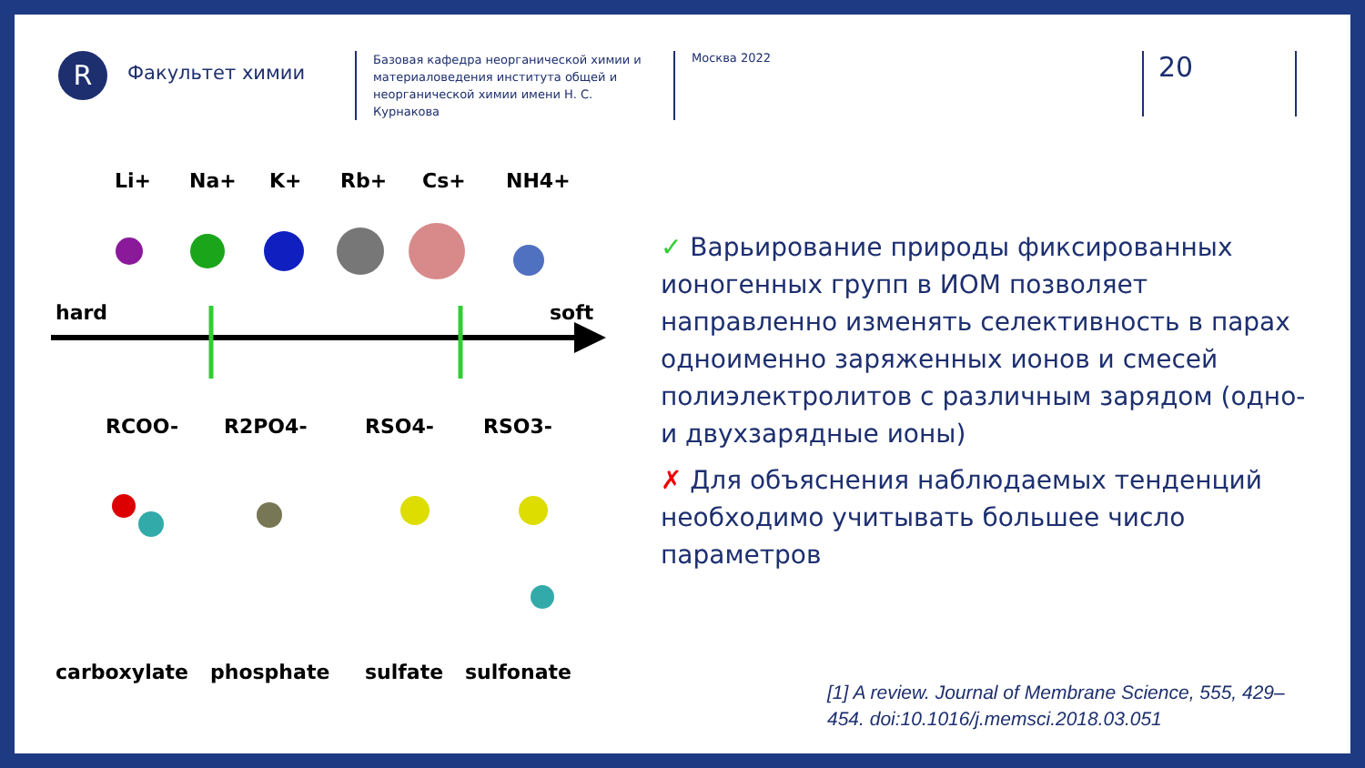R
Факультет химии
Базовая кафедра неорганической химии и материаловедения института общей и неорганической химии имени Н. С. Курнакова
Москва 2022
20
Li+
Na+
K+
Rb+
Cs+
NH4+
hard
soft
RCOO-
R2PO4-
RSO4-
RSO3-
carboxylate
phosphate
sulfate
sulfonate
✓ Варьирование природы фиксированных ионогенных групп в ИОМ позволяет направленно изменять селективность в парах одноименно заряженных ионов и смесей полиэлектролитов с различным зарядом (одно- и двухзарядные ионы)
✗ Для объяснения наблюдаемых тенденций необходимо учитывать большее число параметров
[1] A review. Journal of Membrane Science, 555, 429–454. doi:10.1016/j.memsci.2018.03.051